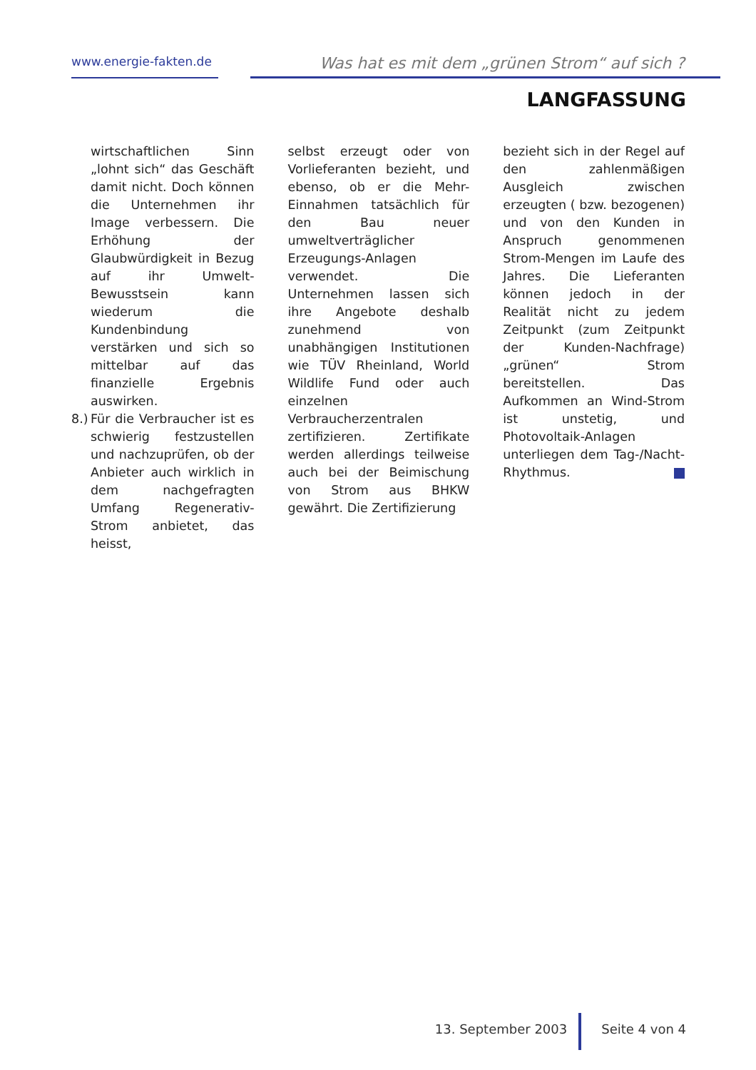www.energie-fakten.de
Was hat es mit dem „grünen Strom“ auf sich ?
LANGFASSUNG
wirtschaftlichen Sinn „lohnt sich“ das Geschäft damit nicht. Doch können die Unternehmen ihr Image verbessern. Die Erhöhung der Glaubwürdigkeit in Bezug auf ihr Umwelt-Bewusstsein kann wiederum die Kundenbindung verstärken und sich so mittelbar auf das finanzielle Ergebnis auswirken.
8.)
Für die Verbraucher ist es schwierig festzustellen und nachzuprüfen, ob der Anbieter auch wirklich in dem nachgefragten Umfang Regenerativ-Strom anbietet, das heisst,
selbst erzeugt oder von Vorlieferanten bezieht, und ebenso, ob er die Mehr-Einnahmen tatsächlich für den Bau neuer umweltverträglicher Erzeugungs-Anlagen verwendet. Die Unternehmen lassen sich ihre Angebote deshalb zunehmend von unabhängigen Institutionen wie TÜV Rheinland, World Wildlife Fund oder auch einzelnen Verbraucherzentralen zertifizieren. Zertifikate werden allerdings teilweise auch bei der Beimischung von Strom aus BHKW gewährt. Die Zertifizierung
bezieht sich in der Regel auf den zahlenmäßigen Ausgleich zwischen erzeugten ( bzw. bezogenen) und von den Kunden in Anspruch genommenen Strom-Mengen im Laufe des Jahres. Die Lieferanten können jedoch in der Realität nicht zu jedem Zeitpunkt (zum Zeitpunkt der Kunden-Nachfrage) „grünen“ Strom bereitstellen. Das Aufkommen an Wind-Strom ist unstetig, und Photovoltaik-Anlagen unterliegen dem Tag-/Nacht-Rhythmus.
13. September 2003 Seite 4 von 4